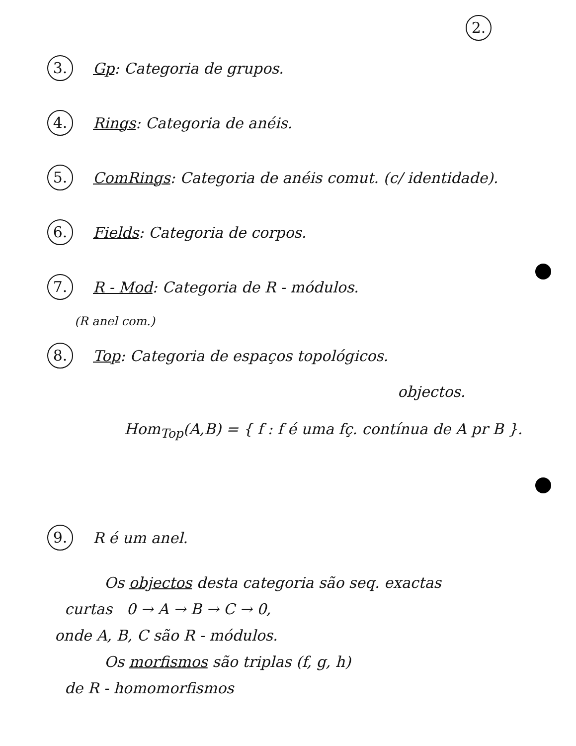2.
3. Gp: Categoria de grupos.
4. Rings: Categoria de anéis.
5. ComRings: Categoria de anéis comut. (c/ identidade).
6. Fields: Categoria de corpos.
7. R - Mod: Categoria de R - módulos.
(R anel com.)
8. Top: Categoria de espaços topológicos.
objectos.
Hom<sub>Top</sub>(A,B) = { f : f é uma fç. contínua de A pr B }.
9. R é um anel.
Os objectos desta categoria são seq. exactas
curtas 0 → A → B → C → 0,
onde A, B, C são R - módulos.
Os morfismos são triplas (f, g, h)
de R - homomorfismos